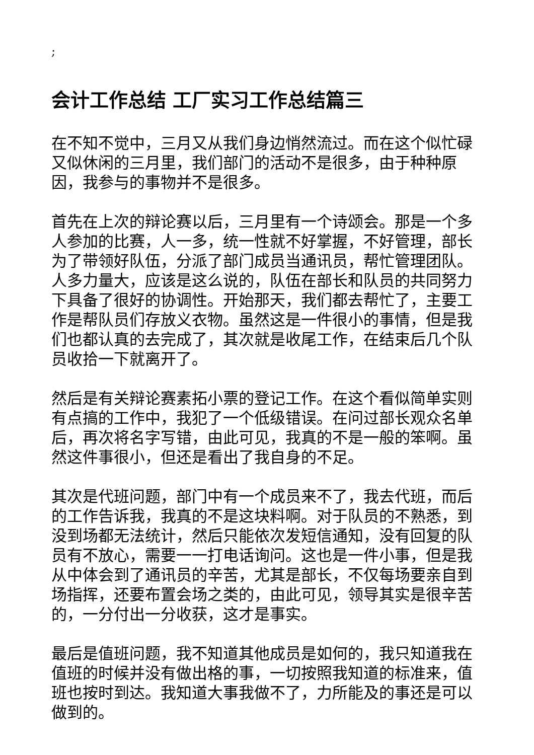;
会计工作总结 工厂实习工作总结篇三
在不知不觉中，三月又从我们身边悄然流过。而在这个似忙碌又似休闲的三月里，我们部门的活动不是很多，由于种种原因，我参与的事物并不是很多。
首先在上次的辩论赛以后，三月里有一个诗颂会。那是一个多人参加的比赛，人一多，统一性就不好掌握，不好管理，部长为了带领好队伍，分派了部门成员当通讯员，帮忙管理团队。人多力量大，应该是这么说的，队伍在部长和队员的共同努力下具备了很好的协调性。开始那天，我们都去帮忙了，主要工作是帮队员们存放义衣物。虽然这是一件很小的事情，但是我们也都认真的去完成了，其次就是收尾工作，在结束后几个队员收拾一下就离开了。
然后是有关辩论赛素拓小票的登记工作。在这个看似简单实则有点搞的工作中，我犯了一个低级错误。在问过部长观众名单后，再次将名字写错，由此可见，我真的不是一般的笨啊。虽然这件事很小，但还是看出了我自身的不足。
其次是代班问题，部门中有一个成员来不了，我去代班，而后的工作告诉我，我真的不是这块料啊。对于队员的不熟悉，到没到场都无法统计，然后只能依次发短信通知，没有回复的队员有不放心，需要一一打电话询问。这也是一件小事，但是我从中体会到了通讯员的辛苦，尤其是部长，不仅每场要亲自到场指挥，还要布置会场之类的，由此可见，领导其实是很辛苦的，一分付出一分收获，这才是事实。
最后是值班问题，我不知道其他成员是如何的，我只知道我在值班的时候并没有做出格的事，一切按照我知道的标准来，值班也按时到达。我知道大事我做不了，力所能及的事还是可以做到的。